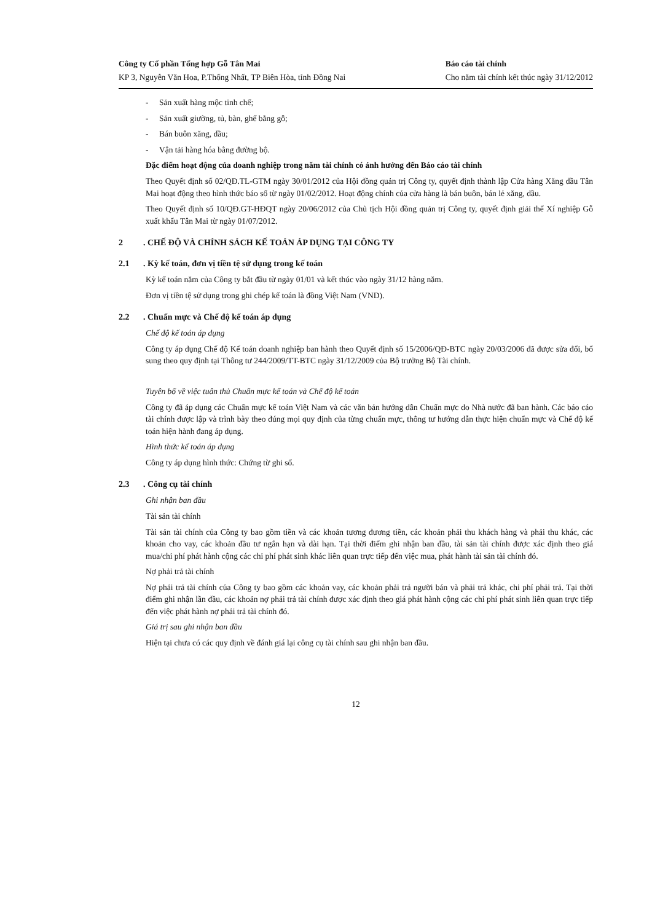Công ty Cổ phần Tổng hợp Gỗ Tân Mai
KP 3, Nguyễn Văn Hoa, P.Thống Nhất, TP Biên Hòa, tỉnh Đồng Nai
Báo cáo tài chính
Cho năm tài chính kết thúc ngày 31/12/2012
- Sản xuất hàng mộc tinh chế;
- Sản xuất giường, tủ, bàn, ghế bằng gỗ;
- Bán buôn xăng, dầu;
- Vận tải hàng hóa bằng đường bộ.
Đặc điểm hoạt động của doanh nghiệp trong năm tài chính có ảnh hưởng đến Báo cáo tài chính
Theo Quyết định số 02/QĐ.TL-GTM ngày 30/01/2012 của Hội đồng quản trị Công ty, quyết định thành lập Cửa hàng Xăng dầu Tân Mai hoạt động theo hình thức báo sổ từ ngày 01/02/2012. Hoạt động chính của cửa hàng là bán buôn, bán lẻ xăng, dầu.
Theo Quyết định số 10/QĐ.GT-HĐQT ngày 20/06/2012 của Chủ tịch Hội đồng quản trị Công ty, quyết định giải thể Xí nghiệp Gỗ xuất khẩu Tân Mai từ ngày 01/07/2012.
2. CHẾ ĐỘ VÀ CHÍNH SÁCH KẾ TOÁN ÁP DỤNG TẠI CÔNG TY
2.1. Kỳ kế toán, đơn vị tiền tệ sử dụng trong kế toán
Kỳ kế toán năm của Công ty bắt đầu từ ngày 01/01 và kết thúc vào ngày 31/12 hàng năm.
Đơn vị tiền tệ sử dụng trong ghi chép kế toán là đồng Việt Nam (VND).
2.2. Chuẩn mực và Chế độ kế toán áp dụng
Chế độ kế toán áp dụng
Công ty áp dụng Chế độ Kế toán doanh nghiệp ban hành theo Quyết định số 15/2006/QĐ-BTC ngày 20/03/2006 đã được sửa đổi, bổ sung theo quy định tại Thông tư 244/2009/TT-BTC ngày 31/12/2009 của Bộ trưởng Bộ Tài chính.
Tuyên bố về việc tuân thủ Chuẩn mực kế toán và Chế độ kế toán
Công ty đã áp dụng các Chuẩn mực kế toán Việt Nam và các văn bản hướng dẫn Chuẩn mực do Nhà nước đã ban hành. Các báo cáo tài chính được lập và trình bày theo đúng mọi quy định của từng chuẩn mực, thông tư hướng dẫn thực hiện chuẩn mực và Chế độ kế toán hiện hành đang áp dụng.
Hình thức kế toán áp dụng
Công ty áp dụng hình thức: Chứng từ ghi sổ.
2.3. Công cụ tài chính
Ghi nhận ban đầu
Tài sản tài chính
Tài sản tài chính của Công ty bao gồm tiền và các khoản tương đương tiền, các khoản phải thu khách hàng và phải thu khác, các khoản cho vay, các khoản đầu tư ngắn hạn và dài hạn. Tại thời điểm ghi nhận ban đầu, tài sản tài chính được xác định theo giá mua/chi phí phát hành cộng các chi phí phát sinh khác liên quan trực tiếp đến việc mua, phát hành tài sản tài chính đó.
Nợ phải trả tài chính
Nợ phải trả tài chính của Công ty bao gồm các khoản vay, các khoản phải trả người bán và phải trả khác, chi phí phải trả. Tại thời điểm ghi nhận lần đầu, các khoản nợ phải trả tài chính được xác định theo giá phát hành cộng các chi phí phát sinh liên quan trực tiếp đến việc phát hành nợ phải trả tài chính đó.
Giá trị sau ghi nhận ban đầu
Hiện tại chưa có các quy định về đánh giá lại công cụ tài chính sau ghi nhận ban đầu.
12